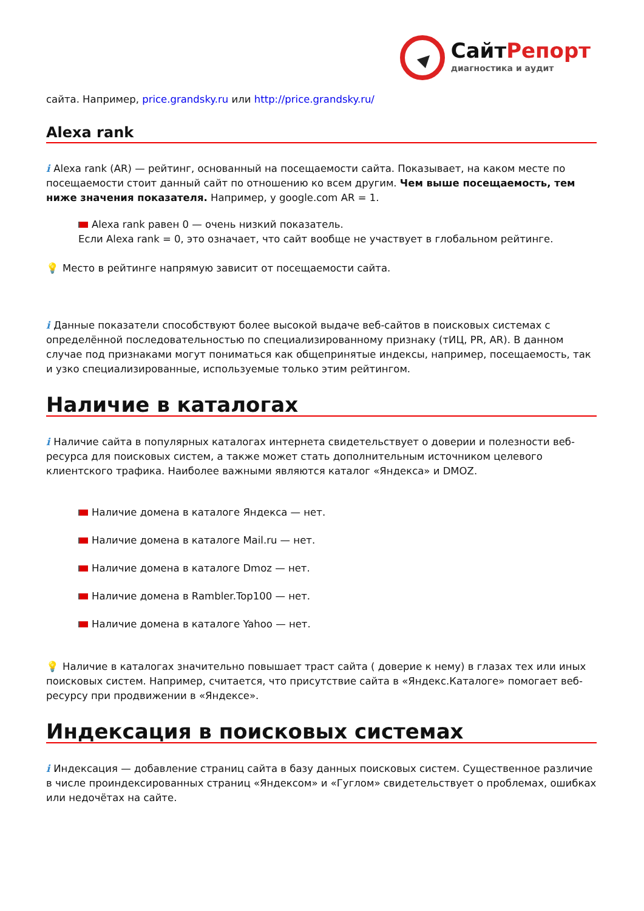СайтРепорт
диагностика и аудит
сайта. Например, price.grandsky.ru или http://price.grandsky.ru/
Alexa rank
i Alexa rank (AR) — рейтинг, основанный на посещаемости сайта. Показывает, на каком месте по посещаемости стоит данный сайт по отношению ко всем другим. Чем выше посещаемость, тем ниже значения показателя. Например, у google.com AR = 1.
Alexa rank равен 0 — очень низкий показатель.
Если Alexa rank = 0, это означает, что сайт вообще не участвует в глобальном рейтинге.
💡 Место в рейтинге напрямую зависит от посещаемости сайта.
i Данные показатели способствуют более высокой выдаче веб-сайтов в поисковых системах с определённой последовательностью по специализированному признаку (тИЦ, PR, AR). В данном случае под признаками могут пониматься как общепринятые индексы, например, посещаемость, так и узко специализированные, используемые только этим рейтингом.
Наличие в каталогах
i Наличие сайта в популярных каталогах интернета свидетельствует о доверии и полезности веб-ресурса для поисковых систем, а также может стать дополнительным источником целевого клиентского трафика. Наиболее важными являются каталог «Яндекса» и DMOZ.
Наличие домена в каталоге Яндекса — нет.
Наличие домена в каталоге Mail.ru — нет.
Наличие домена в каталоге Dmoz — нет.
Наличие домена в Rambler.Top100 — нет.
Наличие домена в каталоге Yahoo — нет.
💡 Наличие в каталогах значительно повышает траст сайта ( доверие к нему) в глазах тех или иных поисковых систем. Например, считается, что присутствие сайта в «Яндекс.Каталоге» помогает веб-ресурсу при продвижении в «Яндексе».
Индексация в поисковых системах
i Индексация — добавление страниц сайта в базу данных поисковых систем. Существенное различие в числе проиндексированных страниц «Яндексом» и «Гуглом» свидетельствует о проблемах, ошибках или недочётах на сайте.